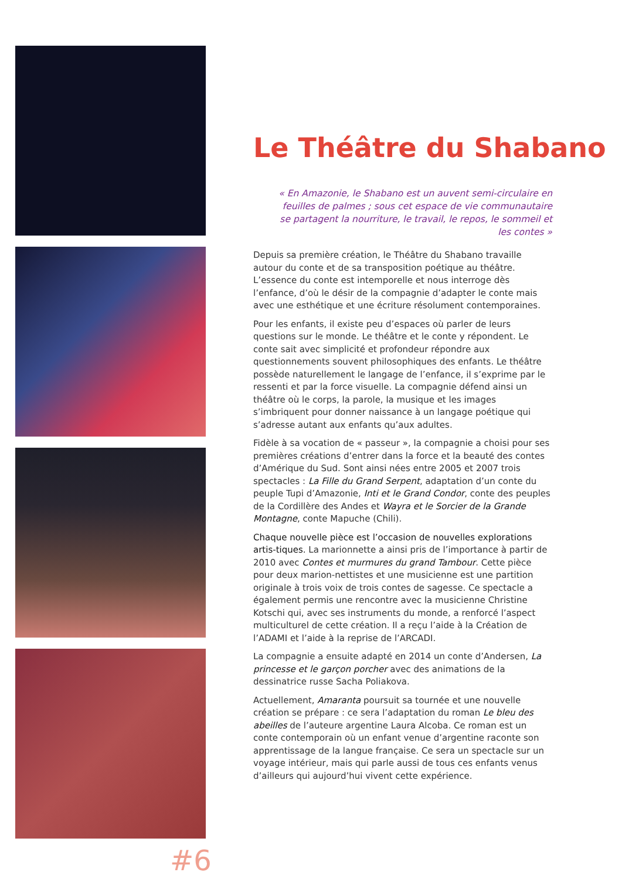#6
Le Théâtre du Shabano
« En Amazonie, le Shabano est un auvent semi-circulaire en feuilles de palmes ; sous cet espace de vie communautaire se partagent la nourriture, le travail, le repos, le sommeil et les contes »
Depuis sa première création, le Théâtre du Shabano travaille autour du conte et de sa transposition poétique au théâtre. L’essence du conte est intemporelle et nous interroge dès l’enfance, d’où le désir de la compagnie d’adapter le conte mais avec une esthétique et une écriture résolument contemporaines.
Pour les enfants, il existe peu d’espaces où parler de leurs questions sur le monde. Le théâtre et le conte y répondent. Le conte sait avec simplicité et profondeur répondre aux questionnements souvent philosophiques des enfants. Le théâtre possède naturellement le langage de l’enfance, il s’exprime par le ressenti et par la force visuelle. La compagnie défend ainsi un théâtre où le corps, la parole, la musique et les images s’imbriquent pour donner naissance à un langage poétique qui s’adresse autant aux enfants qu’aux adultes.
Fidèle à sa vocation de « passeur », la compagnie a choisi pour ses premières créations d’entrer dans la force et la beauté des contes d’Amérique du Sud. Sont ainsi nées entre 2005 et 2007 trois spectacles : La Fille du Grand Serpent, adaptation d’un conte du peuple Tupi d’Amazonie, Inti et le Grand Condor, conte des peuples de la Cordillère des Andes et Wayra et le Sorcier de la Grande Montagne, conte Mapuche (Chili).
Chaque nouvelle pièce est l’occasion de nouvelles explorations artis-tiques. La marionnette a ainsi pris de l’importance à partir de 2010 avec Contes et murmures du grand Tambour. Cette pièce pour deux marion-nettistes et une musicienne est une partition originale à trois voix de trois contes de sagesse. Ce spectacle a également permis une rencontre avec la musicienne Christine Kotschi qui, avec ses instruments du monde, a renforcé l’aspect multiculturel de cette création. Il a reçu l’aide à la Création de l’ADAMI et l’aide à la reprise de l’ARCADI.
La compagnie a ensuite adapté en 2014 un conte d’Andersen, La princesse et le garçon porcher avec des animations de la dessinatrice russe Sacha Poliakova.
Actuellement, Amaranta poursuit sa tournée et une nouvelle création se prépare : ce sera l’adaptation du roman Le bleu des abeilles de l’auteure argentine Laura Alcoba. Ce roman est un conte contemporain où un enfant venue d’argentine raconte son apprentissage de la langue française. Ce sera un spectacle sur un voyage intérieur, mais qui parle aussi de tous ces enfants venus d’ailleurs qui aujourd’hui vivent cette expérience.